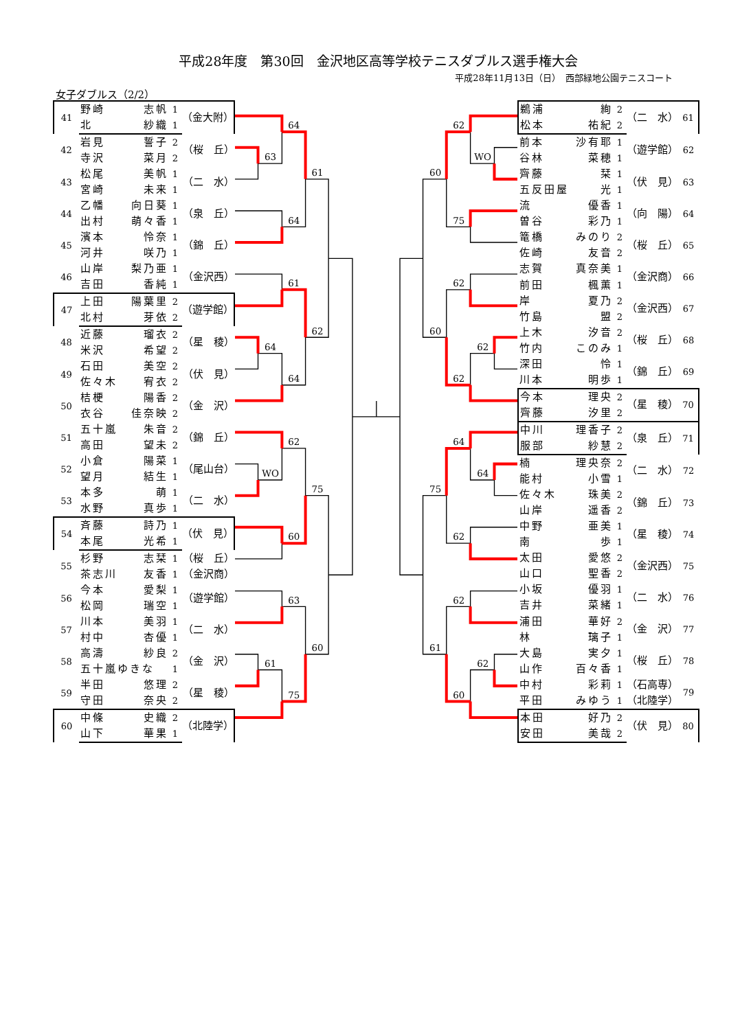平成28年度　第30回　金沢地区高等学校テニスダブルス選手権大会
平成28年11月13日（日）　西部緑地公園テニスコート
女子ダブルス（2/2）
| 41 | 野崎 | 志帆 | 1 | （金大附） |
| | 北 | 紗織 | 1 | |
| 42 | 岩見 | 誓子 | 2 | （桜 丘） |
| | 寺沢 | 菜月 | 2 | |
| 43 | 松尾 | 美帆 | 1 | （二 水） |
| | 宮崎 | 未来 | 1 | |
| 44 | 乙幡 | 向日葵 | 1 | （泉 丘） |
| | 出村 | 萌々香 | 1 | |
| 45 | 濱本 | 怜奈 | 1 | （錦 丘） |
| | 河井 | 咲乃 | 1 | |
| 46 | 山岸 | 梨乃亜 | 1 | （金沢西） |
| | 吉田 | 香純 | 1 | |
| 47 | 上田 | 陽葉里 | 2 | （遊学館） |
| | 北村 | 芽依 | 2 | |
| 48 | 近藤 | 瑠衣 | 2 | （星 稜） |
| | 米沢 | 希望 | 2 | |
| 49 | 石田 | 美空 | 2 | （伏 見） |
| | 佐々木 | 宥衣 | 2 | |
| 50 | 桔梗 | 陽香 | 2 | （金 沢） |
| | 衣谷 | 佳奈映 | 2 | |
| 51 | 五十嵐 | 朱音 | 2 | （錦 丘） |
| | 高田 | 望未 | 2 | |
| 52 | 小倉 | 陽菜 | 1 | （尾山台） |
| | 望月 | 結生 | 1 | |
| 53 | 本多 | 萌 | 1 | （二 水） |
| | 水野 | 真歩 | 1 | |
| 54 | 斉藤 | 詩乃 | 1 | （伏 見） |
| | 本尾 | 光希 | 1 | |
| 55 | 杉野 | 志栞 | 1 | （桜 丘） |
| | 茶志川 | 友香 | 1 | （金沢商） |
| 56 | 今本 | 愛梨 | 1 | （遊学館） |
| | 松岡 | 瑞空 | 1 | |
| 57 | 川本 | 美羽 | 1 | （二 水） |
| | 村中 | 杏優 | 1 | |
| 58 | 高濤 | 紗良 | 2 | （金 沢） |
| | 五十嵐ゆきな | | 1 | |
| 59 | 半田 | 悠理 | 2 | （星 稜） |
| | 守田 | 奈央 | 2 | |
| 60 | 中條 | 史織 | 2 | （北陸学） |
| | 山下 | 華果 | 1 | |
63
64
64
61
61
64
64
62
WO
62
60
75
63
61
75
60
62
WO
75
60
62
62
62
60
64
64
62
75
62
62
60
61
| 鵜浦 | 絢 | 2 | （二 水） | 61 |
| 松本 | 祐紀 | 2 | | |
| 前本 | 沙有耶 | 1 | （遊学館） | 62 |
| 谷林 | 菜穂 | 1 | | |
| 齊藤 | 栞 | 1 | （伏 見） | 63 |
| 五反田屋 | 光 | 1 | | |
| 流 | 優香 | 1 | （向 陽） | 64 |
| 曽谷 | 彩乃 | 1 | | |
| 篭橋 | みのり | 2 | （桜 丘） | 65 |
| 佐崎 | 友音 | 2 | | |
| 志賀 | 真奈美 | 1 | （金沢商） | 66 |
| 前田 | 楓薫 | 1 | | |
| 岸 | 夏乃 | 2 | （金沢西） | 67 |
| 竹島 | 盟 | 2 | | |
| 上木 | 汐音 | 2 | （桜 丘） | 68 |
| 竹内 | このみ | 1 | | |
| 深田 | 怜 | 1 | （錦 丘） | 69 |
| 川本 | 明歩 | 1 | | |
| 今本 | 理央 | 2 | （星 稜） | 70 |
| 齊藤 | 汐里 | 2 | | |
| 中川 | 理香子 | 2 | （泉 丘） | 71 |
| 服部 | 紗慧 | 2 | | |
| 楠 | 理央奈 | 2 | （二 水） | 72 |
| 能村 | 小雪 | 1 | | |
| 佐々木 | 珠美 | 2 | （錦 丘） | 73 |
| 山岸 | 遥香 | 2 | | |
| 中野 | 亜美 | 1 | （星 稜） | 74 |
| 南 | 歩 | 1 | | |
| 太田 | 愛悠 | 2 | （金沢西） | 75 |
| 山口 | 聖香 | 2 | | |
| 小坂 | 優羽 | 1 | （二 水） | 76 |
| 吉井 | 菜緒 | 1 | | |
| 浦田 | 華好 | 2 | （金 沢） | 77 |
| 林 | 璃子 | 1 | | |
| 大島 | 実夕 | 1 | （桜 丘） | 78 |
| 山作 | 百々香 | 1 | | |
| 中村 | 彩莉 | 1 | （石高専） | 79 |
| 平田 | みゆう | 1 | （北陸学） | |
| 本田 | 好乃 | 2 | （伏 見） | 80 |
| 安田 | 美哉 | 2 | | |